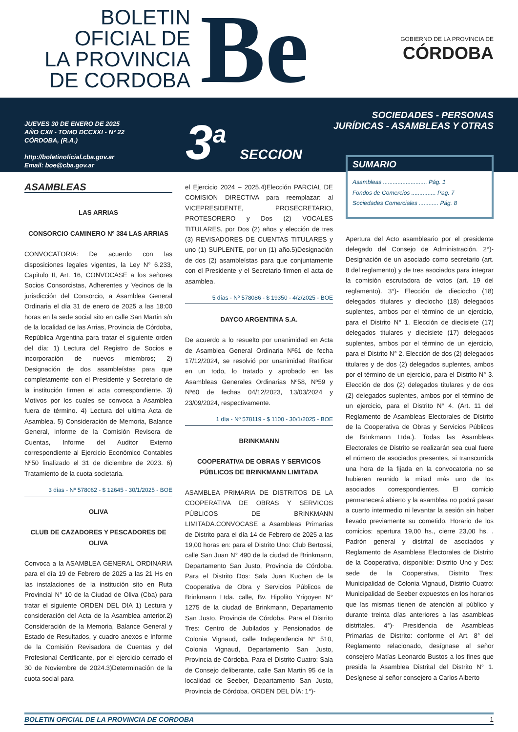BOLETIN
OFICIAL DE
LA PROVINCIA
DE CORDOBA
Be
GOBIERNO DE LA PROVINCIA DE
CÓRDOBA
JUEVES 30 DE ENERO DE 2025
AÑO CXII - TOMO DCCXXI - N° 22
CÓRDOBA, (R.A.)
http://boletinoficial.cba.gov.ar
Email: boe@cba.gov.ar
3<sup>a</sup> SECCION
SOCIEDADES - PERSONAS
JURÍDICAS - ASAMBLEAS Y OTRAS
ASAMBLEAS
LAS ARRIAS
CONSORCIO CAMINERO Nº 384 LAS ARRIAS
CONVOCATORIA: De acuerdo con las disposiciones legales vigentes, la Ley N° 6.233, Capitulo II, Art. 16, CONVOCASE a los señores Socios Consorcistas, Adherentes y Vecinos de la jurisdicción del Consorcio, a Asamblea General Ordinaria el día 31 de enero de 2025 a las 18:00 horas en la sede social sito en calle San Martin s/n de la localidad de las Arrias, Provincia de Córdoba, República Argentina para tratar el siguiente orden del día: 1) Lectura del Registro de Socios e incorporación de nuevos miembros; 2) Designación de dos asambleístas para que completamente con el Presidente y Secretario de la institución firmen el acta correspondiente. 3) Motivos por los cuales se convoca a Asamblea fuera de término. 4) Lectura del ultima Acta de Asamblea. 5) Consideración de Memoria, Balance General, Informe de la Comisión Revisora de Cuentas, Informe del Auditor Externo correspondiente al Ejercicio Económico Contables Nº50 finalizado el 31 de diciembre de 2023. 6) Tratamiento de la cuota societaria.
3 días - Nº 578062 - $ 12645 - 30/1/2025 - BOE
OLIVA
CLUB DE CAZADORES Y PESCADORES DE OLIVA
Convoca a la ASAMBLEA GENERAL ORDINARIA para el día 19 de Febrero de 2025 a las 21 Hs en las instalaciones de la institución sito en Ruta Provincial N° 10 de la Ciudad de Oliva (Cba) para tratar el siguiente ORDEN DEL DIA 1) Lectura y consideración del Acta de la Asamblea anterior.2) Consideración de la Memoria, Balance General y Estado de Resultados, y cuadro anexos e Informe de la Comisión Revisadora de Cuentas y del Profesional Certificante, por el ejercicio cerrado el 30 de Noviembre de 2024.3)Determinación de la cuota social para
el Ejercicio 2024 – 2025.4)Elección PARCIAL DE COMISION DIRECTIVA para reemplazar: al VICEPRESIDENTE, PROSECRETARIO, PROTESORERO y Dos (2) VOCALES TITULARES, por Dos (2) años y elección de tres (3) REVISADORES DE CUENTAS TITULARES y uno (1) SUPLENTE, por un (1) año.5)Designación de dos (2) asambleístas para que conjuntamente con el Presidente y el Secretario firmen el acta de asamblea.
5 días - Nº 578086 - $ 19350 - 4/2/2025 - BOE
DAYCO ARGENTINA S.A.
De acuerdo a lo resuelto por unanimidad en Acta de Asamblea General Ordinaria Nº61 de fecha 17/12/2024, se resolvió por unanimidad Ratificar en un todo, lo tratado y aprobado en las Asambleas Generales Ordinarias Nº58, Nº59 y Nº60 de fechas 04/12/2023, 13/03/2024 y 23/09/2024, respectivamente.
1 día - Nº 578119 - $ 1100 - 30/1/2025 - BOE
BRINKMANN
COOPERATIVA DE OBRAS Y SERVICOS PÚBLICOS DE BRINKMANN LIMITADA
ASAMBLEA PRIMARIA DE DISTRITOS DE LA COOPERATIVA DE OBRAS Y SERVICOS PÚBLICOS DE BRINKMANN LIMITADA.CONVOCASE a Asambleas Primarias de Distrito para el día 14 de Febrero de 2025 a las 19,00 horas en: para el Distrito Uno: Club Bertossi, calle San Juan N° 490 de la ciudad de Brinkmann, Departamento San Justo, Provincia de Córdoba. Para el Distrito Dos: Sala Juan Kuchen de la Cooperativa de Obra y Servicios Públicos de Brinkmann Ltda. calle, Bv. Hipolito Yrigoyen N° 1275 de la ciudad de Brinkmann, Departamento San Justo, Provincia de Córdoba. Para el Distrito Tres: Centro de Jubilados y Pensionados de Colonia Vignaud, calle Independencia N° 510, Colonia Vignaud, Departamento San Justo, Provincia de Córdoba. Para el Distrito Cuatro: Sala de Consejo deliberante, calle San Martin 95 de la localidad de Seeber, Departamento San Justo, Provincia de Córdoba. ORDEN DEL DÍA: 1°)-
SUMARIO
Asambleas ........................... Pág. 1
Fondos de Comercios ............... Pag. 7
Sociedades Comerciales ............ Pág. 8
Apertura del Acto asambleario por el presidente delegado del Consejo de Administración. 2°)- Designación de un asociado como secretario (art. 8 del reglamento) y de tres asociados para integrar la comisión escrutadora de votos (art. 19 del reglamento). 3°)- Elección de dieciocho (18) delegados titulares y dieciocho (18) delegados suplentes, ambos por el término de un ejercicio, para el Distrito N° 1. Elección de diecisiete (17) delegados titulares y diecisiete (17) delegados suplentes, ambos por el término de un ejercicio, para el Distrito N° 2. Elección de dos (2) delegados titulares y de dos (2) delegados suplentes, ambos por el término de un ejercicio, para el Distrito N° 3. Elección de dos (2) delegados titulares y de dos (2) delegados suplentes, ambos por el término de un ejercicio, para el Distrito N° 4. (Art. 11 del Reglamento de Asambleas Electorales de Distrito de la Cooperativa de Obras y Servicios Públicos de Brinkmann Ltda.). Todas las Asambleas Electorales de Distrito se realizarán sea cual fuere el número de asociados presentes, si transcurrida una hora de la fijada en la convocatoria no se hubieren reunido la mitad más uno de los asociados correspondientes. El comicio permanecerá abierto y la asamblea no podrá pasar a cuarto intermedio ni levantar la sesión sin haber llevado previamente su cometido. Horario de los comicios: apertura 19,00 hs., cierre 23,00 hs. . Padrón general y distrital de asociados y Reglamento de Asambleas Electorales de Distrito de la Cooperativa, disponible: Distrito Uno y Dos: sede de la Cooperativa, Distrito Tres: Municipalidad de Colonia Vignaud, Distrito Cuatro: Municipalidad de Seeber expuestos en los horarios que las mismas tienen de atención al público y durante treinta días anteriores a las asambleas distritales. 4°)- Presidencia de Asambleas Primarias de Distrito: conforme el Art. 8° del Reglamento relacionado, desígnase al señor consejero Matías Leonardo Bustos a los fines que presida la Asamblea Distrital del Distrito N° 1. Desígnese al señor consejero a Carlos Alberto
BOLETIN OFICIAL DE LA PROVINCIA DE CORDOBA 1